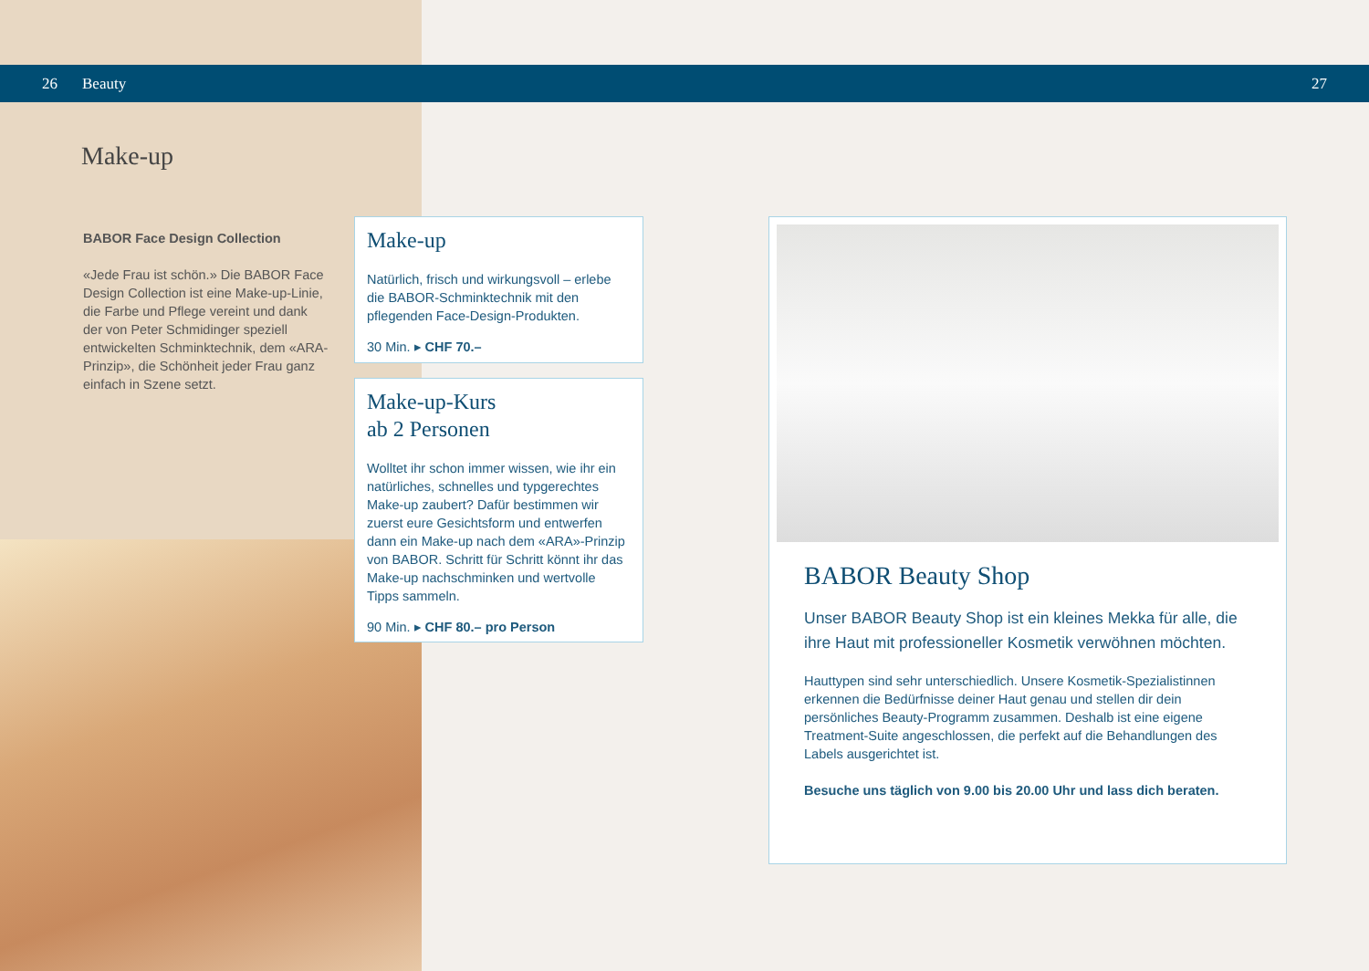26 Beauty 27
Make-up
BABOR Face Design Collection
«Jede Frau ist schön.» Die BABOR Face Design Collection ist eine Make-up-Linie, die Farbe und Pflege vereint und dank der von Peter Schmidinger speziell entwickelten Schminktechnik, dem «ARA-Prinzip», die Schönheit jeder Frau ganz einfach in Szene setzt.
Make-up
Natürlich, frisch und wirkungsvoll – erlebe die BABOR-Schminktechnik mit den pflegenden Face-Design-Produkten.
30 Min. ▸ CHF 70.–
Make-up-Kurs
ab 2 Personen
Wolltet ihr schon immer wissen, wie ihr ein natürliches, schnelles und typgerechtes Make-up zaubert? Dafür bestimmen wir zuerst eure Gesichtsform und entwerfen dann ein Make-up nach dem «ARA»-Prinzip von BABOR. Schritt für Schritt könnt ihr das Make-up nachschminken und wertvolle Tipps sammeln.
90 Min. ▸ CHF 80.– pro Person
BABOR Beauty Shop
Unser BABOR Beauty Shop ist ein kleines Mekka für alle, die ihre Haut mit professioneller Kosmetik verwöhnen möchten.
Hauttypen sind sehr unterschiedlich. Unsere Kosmetik-Spezialistinnen erkennen die Bedürfnisse deiner Haut genau und stellen dir dein persönliches Beauty-Programm zusammen. Deshalb ist eine eigene Treatment-Suite angeschlossen, die perfekt auf die Behandlungen des Labels ausgerichtet ist.
Besuche uns täglich von 9.00 bis 20.00 Uhr und lass dich beraten.